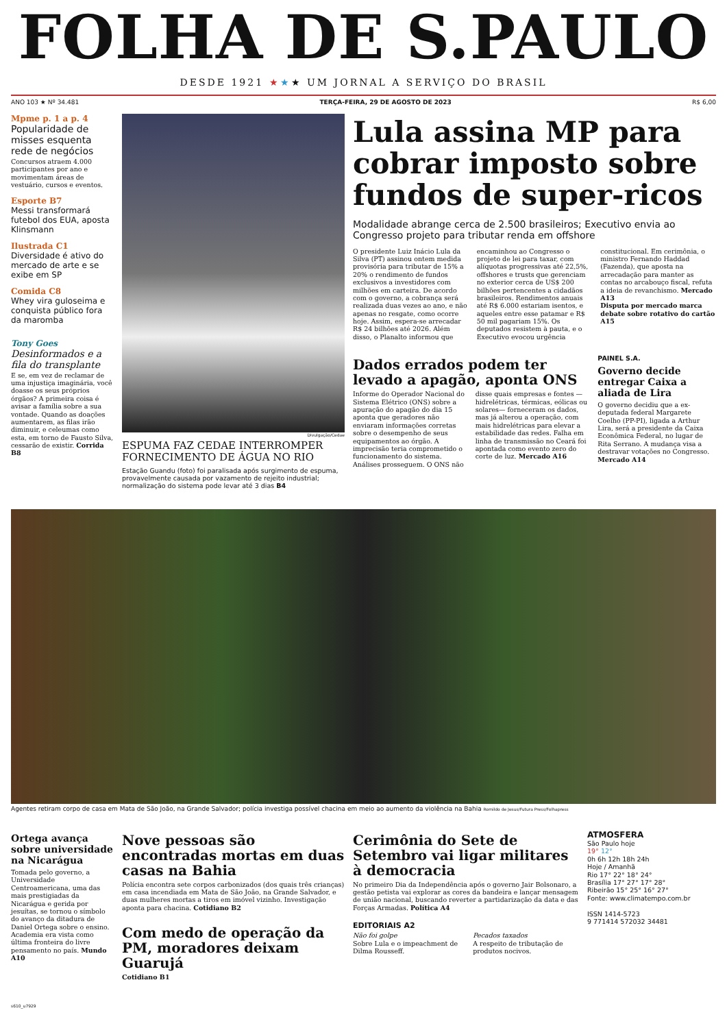FOLHA DE S.PAULO
DESDE 1921 ★★★ UM JORNAL A SERVIÇO DO BRASIL
ANO 103 ★ Nº 34.481 TERÇA-FEIRA, 29 DE AGOSTO DE 2023 R$ 6,00
Mpme p. 1 a p. 4
Popularidade de misses esquenta rede de negócios
Concursos atraem 4.000 participantes por ano e movimentam áreas de vestuário, cursos e eventos.
Esporte B7
Messi transformará futebol dos EUA, aposta Klinsmann
Ilustrada C1
Diversidade é ativo do mercado de arte e se exibe em SP
Comida C8
Whey vira guloseima e conquista público fora da maromba
Tony Goes
Desinformados e a fila do transplante
E se, em vez de reclamar de uma injustiça imaginária, você doasse os seus próprios órgãos? A primeira coisa é avisar a família sobre a sua vontade. Quando as doações aumentarem, as filas irão diminuir, e celeumas como esta, em torno de Fausto Silva, cessarão de existir. Corrida B8
Divulgação/Cedae
ESPUMA FAZ CEDAE INTERROMPER FORNECIMENTO DE ÁGUA NO RIO
Estação Guandu (foto) foi paralisada após surgimento de espuma, provavelmente causada por vazamento de rejeito industrial; normalização do sistema pode levar até 3 dias B4
Lula assina MP para cobrar imposto sobre fundos de super-ricos
Modalidade abrange cerca de 2.500 brasileiros; Executivo envia ao Congresso projeto para tributar renda em offshore
O presidente Luiz Inácio Lula da Silva (PT) assinou ontem medida provisória para tributar de 15% a 20% o rendimento de fundos exclusivos a investidores com milhões em carteira. De acordo com o governo, a cobrança será realizada duas vezes ao ano, e não apenas no resgate, como ocorre hoje. Assim, espera-se arrecadar R$ 24 bilhões até 2026. Além disso, o Planalto informou que encaminhou ao Congresso o projeto de lei para taxar, com alíquotas progressivas até 22,5%, offshores e trusts que gerenciam no exterior cerca de US$ 200 bilhões pertencentes a cidadãos brasileiros. Rendimentos anuais até R$ 6.000 estariam isentos, e aqueles entre esse patamar e R$ 50 mil pagariam 15%. Os deputados resistem à pauta, e o Executivo evocou urgência constitucional. Em cerimônia, o ministro Fernando Haddad (Fazenda), que aposta na arrecadação para manter as contas no arcabouço fiscal, refuta a ideia de revanchismo. Mercado A13
Disputa por mercado marca debate sobre rotativo do cartão A15
Dados errados podem ter levado a apagão, aponta ONS
Informe do Operador Nacional do Sistema Elétrico (ONS) sobre a apuração do apagão do dia 15 aponta que geradores não enviaram informações corretas sobre o desempenho de seus equipamentos ao órgão. A imprecisão teria comprometido o funcionamento do sistema. Análises prosseguem. O ONS não disse quais empresas e fontes —hidrelétricas, térmicas, eólicas ou solares— forneceram os dados, mas já alterou a operação, com mais hidrelétricas para elevar a estabilidade das redes. Falha em linha de transmissão no Ceará foi apontada como evento zero do corte de luz. Mercado A16
PAINEL S.A.
Governo decide entregar Caixa a aliada de Lira
O governo decidiu que a ex-deputada federal Margarete Coelho (PP-PI), ligada a Arthur Lira, será a presidente da Caixa Econômica Federal, no lugar de Rita Serrano. A mudança visa a destravar votações no Congresso. Mercado A14
Agentes retiram corpo de casa em Mata de São João, na Grande Salvador; polícia investiga possível chacina em meio ao aumento da violência na Bahia Romildo de Jesus/Futura Press/Folhapress
Ortega avança sobre universidade na Nicarágua
Tomada pelo governo, a Universidade Centroamericana, uma das mais prestigiadas da Nicarágua e gerida por jesuítas, se tornou o símbolo do avanço da ditadura de Daniel Ortega sobre o ensino. Academia era vista como última fronteira do livre pensamento no país. Mundo A10
Nove pessoas são encontradas mortas em duas casas na Bahia
Polícia encontra sete corpos carbonizados (dos quais três crianças) em casa incendiada em Mata de São João, na Grande Salvador, e duas mulheres mortas a tiros em imóvel vizinho. Investigação aponta para chacina. Cotidiano B2
Com medo de operação da PM, moradores deixam Guarujá
Cotidiano B1
Cerimônia do Sete de Setembro vai ligar militares à democracia
No primeiro Dia da Independência após o governo Jair Bolsonaro, a gestão petista vai explorar as cores da bandeira e lançar mensagem de união nacional, buscando reverter a partidarização da data e das Forças Armadas. Política A4
EDITORIAIS A2
Não foi golpe
Sobre Lula e o impeachment de Dilma Rousseff.
Pecados taxados
A respeito de tributação de produtos nocivos.
ATMOSFERA
São Paulo hoje
19° 12°
0h 6h 12h 18h 24h
Hoje / Amanhã
Rio 17° 22° 18° 24°
Brasília 17° 27° 17° 28°
Ribeirão 15° 25° 16° 27°
Fonte: www.climatempo.com.br
ISSN 1414-5723
9 771414 572032 34481
s610_u7929